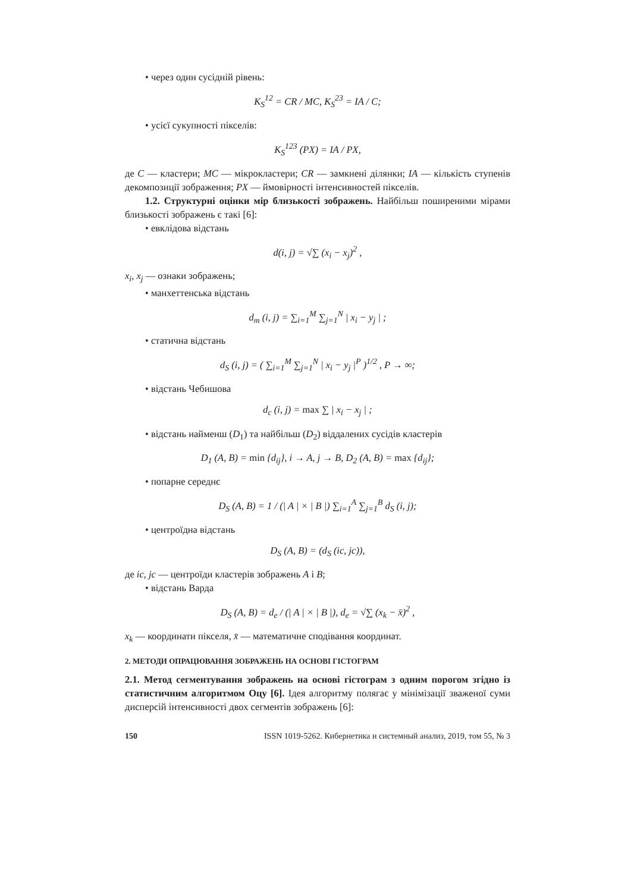• через один сусідній рівень:
K<sub>S</sub><sup>12</sup> = CR / MC, K<sub>S</sub><sup>23</sup> = IA / C;
• усієї сукупності пікселів:
K<sub>S</sub><sup>123</sup> (PX) = IA / PX,
де C — кластери; MC — мікрокластери; CR — замкнені ділянки; IA — кількість ступенів декомпозиції зображення; PX — ймовірності інтенсивностей пікселів.
1.2. Структурні оцінки мір близькості зображень. Найбільш поширеними мірами близькості зображень є такі [6]:
• евклідова відстань
d(i, j) = √∑ (x<sub>i</sub> − x<sub>j</sub>)<sup>2</sup> ,
x<sub>i</sub>, x<sub>j</sub> — ознаки зображень;
• манхеттенська відстань
d<sub>m</sub> (i, j) = ∑<sub>i=1</sub><sup>M</sup> ∑<sub>j=1</sub><sup>N</sup> | x<sub>i</sub> − y<sub>j</sub> | ;
• статична відстань
d<sub>S</sub> (i, j) = ( ∑<sub>i=1</sub><sup>M</sup> ∑<sub>j=1</sub><sup>N</sup> | x<sub>i</sub> − y<sub>j</sub> |<sup>P</sup> )<sup>1/2</sup> , P → ∞;
• відстань Чебишова
d<sub>c</sub> (i, j) = max ∑ | x<sub>i</sub> − x<sub>j</sub> | ;
• відстань найменш (D<sub>1</sub>) та найбільш (D<sub>2</sub>) віддалених сусідів кластерів
D<sub>1</sub> (A, B) = min {d<sub>ij</sub>}, i → A, j → B, D<sub>2</sub> (A, B) = max {d<sub>ij</sub>};
• попарне середнє
D<sub>S</sub> (A, B) = 1 / (| A | × | B |) ∑<sub>i=1</sub><sup>A</sup> ∑<sub>j=1</sub><sup>B</sup> d<sub>S</sub> (i, j);
• центроїдна відстань
D<sub>S</sub> (A, B) = (d<sub>S</sub> (ic, jc)),
де ic, jc — центроїди кластерів зображень A і B;
• відстань Варда
D<sub>S</sub> (A, B) = d<sub>e</sub> / (| A | × | B |), d<sub>e</sub> = √∑ (x<sub>k</sub> − x̄)<sup>2</sup> ,
x<sub>k</sub> — координати пікселя, x̄ — математичне сподівання координат.
2. МЕТОДИ ОПРАЦЮВАННЯ ЗОБРАЖЕНЬ НА ОСНОВІ ГІСТОГРАМ
2.1. Метод сегментування зображень на основі гістограм з одним порогом згідно із статистичним алгоритмом Оцу [6]. Ідея алгоритму полягає у мінімізації зваженої суми дисперсій інтенсивності двох сегментів зображень [6]:
150 ISSN 1019-5262. Кибернетика и системный анализ, 2019, том 55, № 3